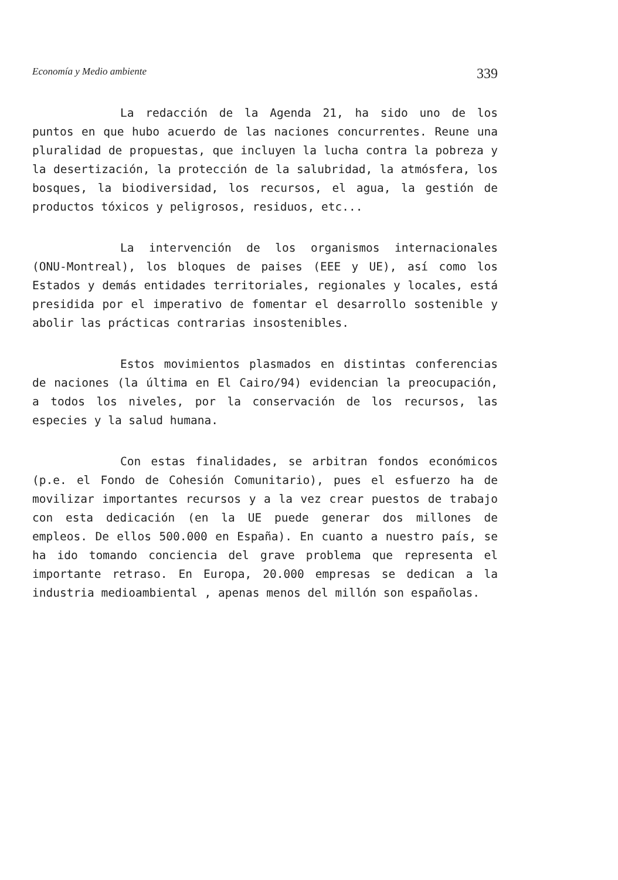Economía y Medio ambiente 339
La redacción de la Agenda 21, ha sido uno de los puntos en que hubo acuerdo de las naciones concurrentes. Reune una pluralidad de propuestas, que incluyen la lucha contra la pobreza y la desertización, la protección de la salubridad, la atmósfera, los bosques, la biodiversidad, los recursos, el agua, la gestión de productos tóxicos y peligrosos, residuos, etc...
La intervención de los organismos internacionales (ONU-Montreal), los bloques de paises (EEE y UE), así como los Estados y demás entidades territoriales, regionales y locales, está presidida por el imperativo de fomentar el desarrollo sostenible y abolir las prácticas contrarias insostenibles.
Estos movimientos plasmados en distintas conferencias de naciones (la última en El Cairo/94) evidencian la preocupación, a todos los niveles, por la conservación de los recursos, las especies y la salud humana.
Con estas finalidades, se arbitran fondos económicos (p.e. el Fondo de Cohesión Comunitario), pues el esfuerzo ha de movilizar importantes recursos y a la vez crear puestos de trabajo con esta dedicación (en la UE puede generar dos millones de empleos. De ellos 500.000 en España). En cuanto a nuestro país, se ha ido tomando conciencia del grave problema que representa el importante retraso. En Europa, 20.000 empresas se dedican a la industria medioambiental , apenas menos del millón son españolas.